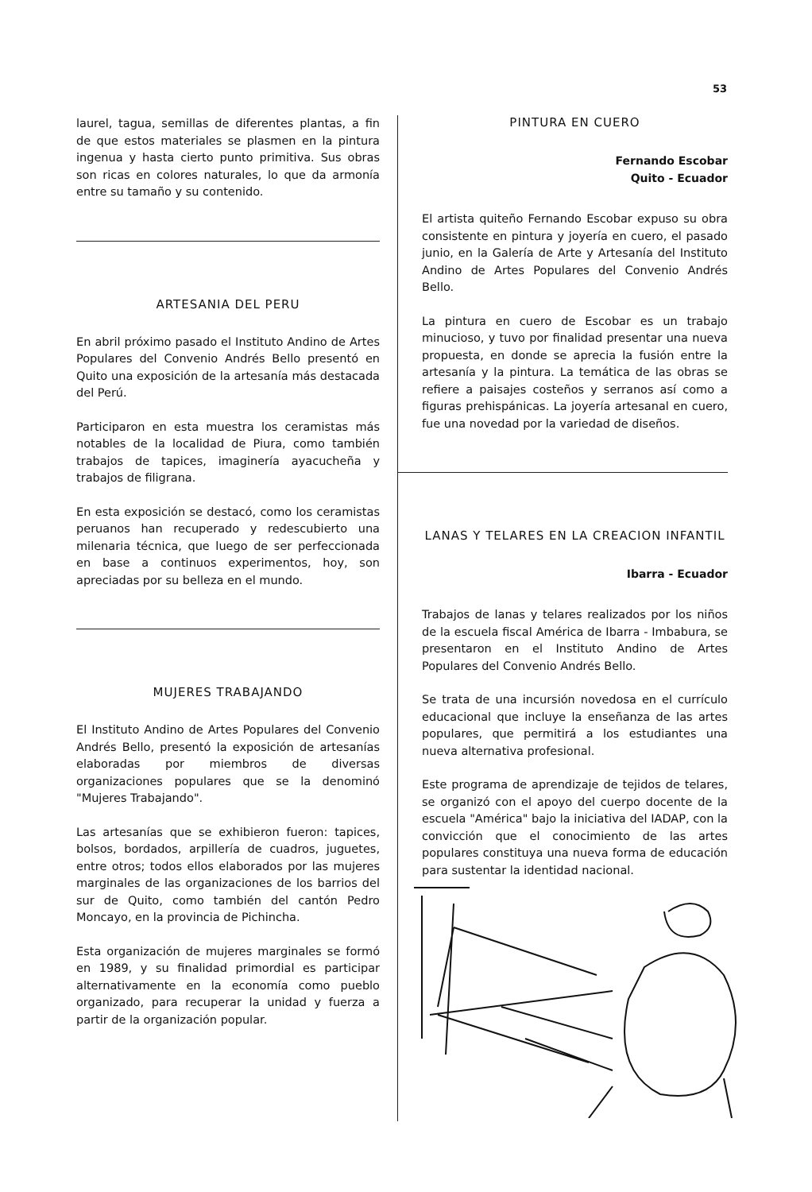53
laurel, tagua, semillas de diferentes plantas, a fin de que estos materiales se plasmen en la pintura ingenua y hasta cierto punto primitiva. Sus obras son ricas en colores naturales, lo que da armonía entre su tamaño y su contenido.
ARTESANIA DEL PERU
En abril próximo pasado el Instituto Andino de Artes Populares del Convenio Andrés Bello presentó en Quito una exposición de la artesanía más destacada del Perú.
Participaron en esta muestra los ceramistas más notables de la localidad de Piura, como también trabajos de tapices, imaginería ayacucheña y trabajos de filigrana.
En esta exposición se destacó, como los ceramistas peruanos han recuperado y redescubierto una milenaria técnica, que luego de ser perfeccionada en base a continuos experimentos, hoy, son apreciadas por su belleza en el mundo.
MUJERES TRABAJANDO
El Instituto Andino de Artes Populares del Convenio Andrés Bello, presentó la exposición de artesanías elaboradas por miembros de diversas organizaciones populares que se la denominó "Mujeres Trabajando".
Las artesanías que se exhibieron fueron: tapices, bolsos, bordados, arpillería de cuadros, juguetes, entre otros; todos ellos elaborados por las mujeres marginales de las organizaciones de los barrios del sur de Quito, como también del cantón Pedro Moncayo, en la provincia de Pichincha.
Esta organización de mujeres marginales se formó en 1989, y su finalidad primordial es participar alternativamente en la economía como pueblo organizado, para recuperar la unidad y fuerza a partir de la organización popular.
PINTURA EN CUERO
Fernando Escobar
Quito - Ecuador
El artista quiteño Fernando Escobar expuso su obra consistente en pintura y joyería en cuero, el pasado junio, en la Galería de Arte y Artesanía del Instituto Andino de Artes Populares del Convenio Andrés Bello.
La pintura en cuero de Escobar es un trabajo minucioso, y tuvo por finalidad presentar una nueva propuesta, en donde se aprecia la fusión entre la artesanía y la pintura. La temática de las obras se refiere a paisajes costeños y serranos así como a figuras prehispánicas. La joyería artesanal en cuero, fue una novedad por la variedad de diseños.
LANAS Y TELARES EN LA CREACION INFANTIL
Ibarra - Ecuador
Trabajos de lanas y telares realizados por los niños de la escuela fiscal América de Ibarra - Imbabura, se presentaron en el Instituto Andino de Artes Populares del Convenio Andrés Bello.
Se trata de una incursión novedosa en el currículo educacional que incluye la enseñanza de las artes populares, que permitirá a los estudiantes una nueva alternativa profesional.
Este programa de aprendizaje de tejidos de telares, se organizó con el apoyo del cuerpo docente de la escuela "América" bajo la iniciativa del IADAP, con la convicción que el conocimiento de las artes populares constituya una nueva forma de educación para sustentar la identidad nacional.